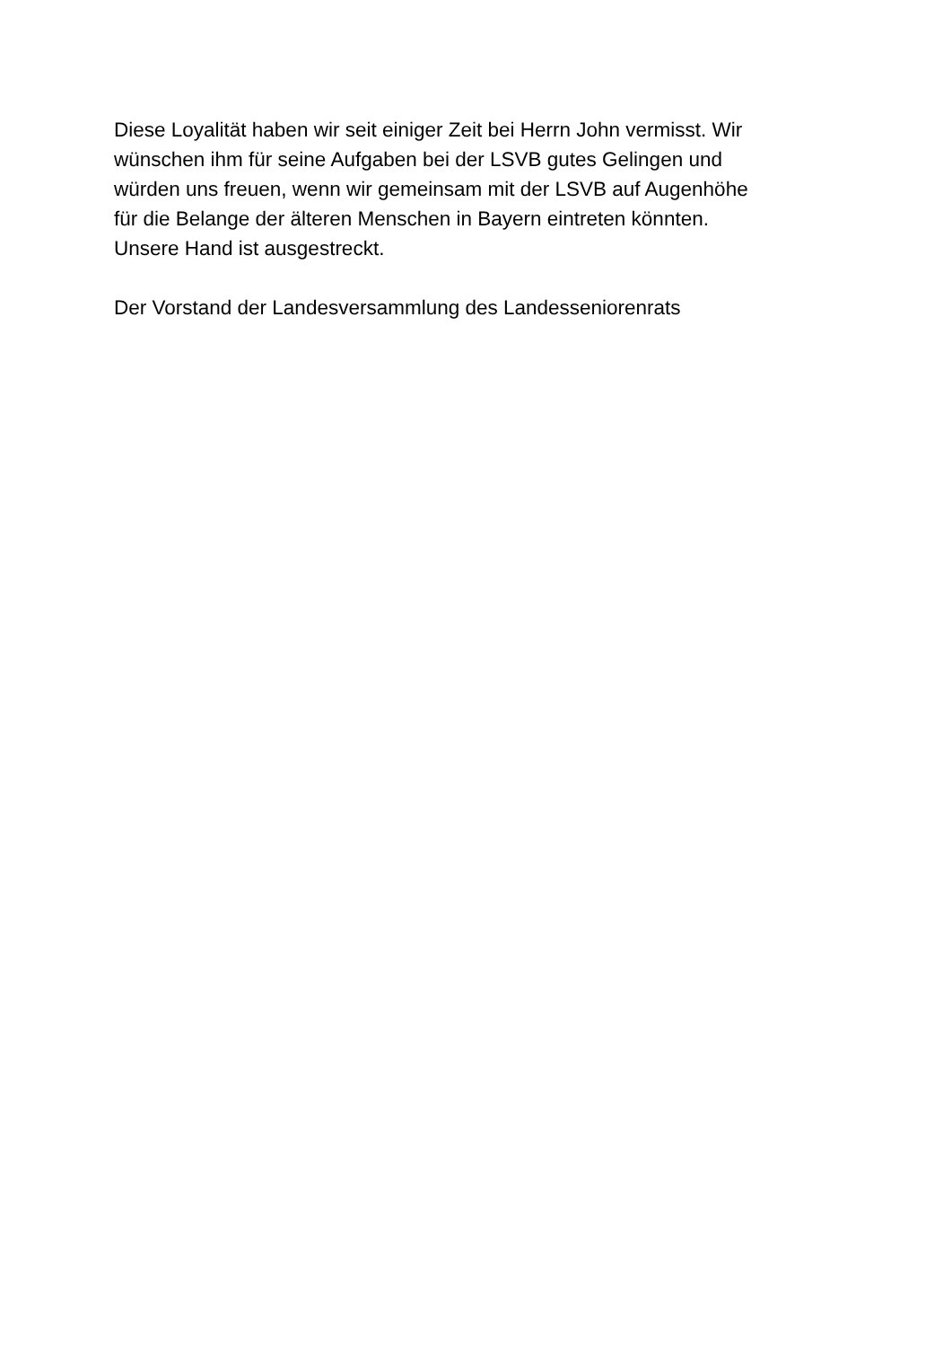Diese Loyalität haben wir seit einiger Zeit bei Herrn John vermisst. Wir
wünschen ihm für seine Aufgaben bei der LSVB gutes Gelingen und
würden uns freuen, wenn wir gemeinsam mit der LSVB auf Augenhöhe
für die Belange der älteren Menschen in Bayern eintreten könnten.
Unsere Hand ist ausgestreckt.
Der Vorstand der Landesversammlung des Landesseniorenrats